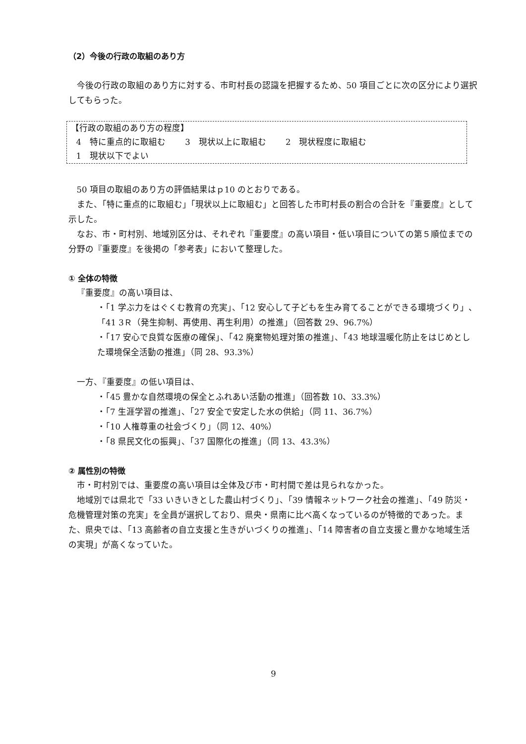（2）今後の行政の取組のあり方
今後の行政の取組のあり方に対する、市町村長の認識を把握するため、50 項目ごとに次の区分により選択してもらった。
【行政の取組のあり方の程度】
4　特に重点的に取組む　　 3　現状以上に取組む　　 2　現状程度に取組む
1　現状以下でよい
50 項目の取組のあり方の評価結果はｐ10 のとおりである。
また、「特に重点的に取組む」「現状以上に取組む」と回答した市町村長の割合の合計を『重要度』として示した。
なお、市・町村別、地域別区分は、それぞれ『重要度』の高い項目・低い項目についての第５順位までの分野の『重要度』を後掲の「参考表」において整理した。
① 全体の特徴
『重要度』の高い項目は、
・「1 学ぶ力をはぐくむ教育の充実」、「12 安心して子どもを生み育てることができる環境づくり」、「41 3Ｒ（発生抑制、再使用、再生利用）の推進」（回答数 29、96.7%）
・「17 安心で良質な医療の確保」、「42 廃棄物処理対策の推進」、「43 地球温暖化防止をはじめとした環境保全活動の推進」（同 28、93.3%）
一方、『重要度』の低い項目は、
・「45 豊かな自然環境の保全とふれあい活動の推進」（回答数 10、33.3%）
・「7 生涯学習の推進」、「27 安全で安定した水の供給」（同 11、36.7%）
・「10 人権尊重の社会づくり」（同 12、40%）
・「8 県民文化の振興」、「37 国際化の推進」（同 13、43.3%）
② 属性別の特徴
市・町村別では、重要度の高い項目は全体及び市・町村間で差は見られなかった。
地域別では県北で「33 いきいきとした農山村づくり」、「39 情報ネットワーク社会の推進」、「49 防災・危機管理対策の充実」を全員が選択しており、県央・県南に比べ高くなっているのが特徴的であった。また、県央では、「13 高齢者の自立支援と生きがいづくりの推進」、「14 障害者の自立支援と豊かな地域生活の実現」が高くなっていた。
9